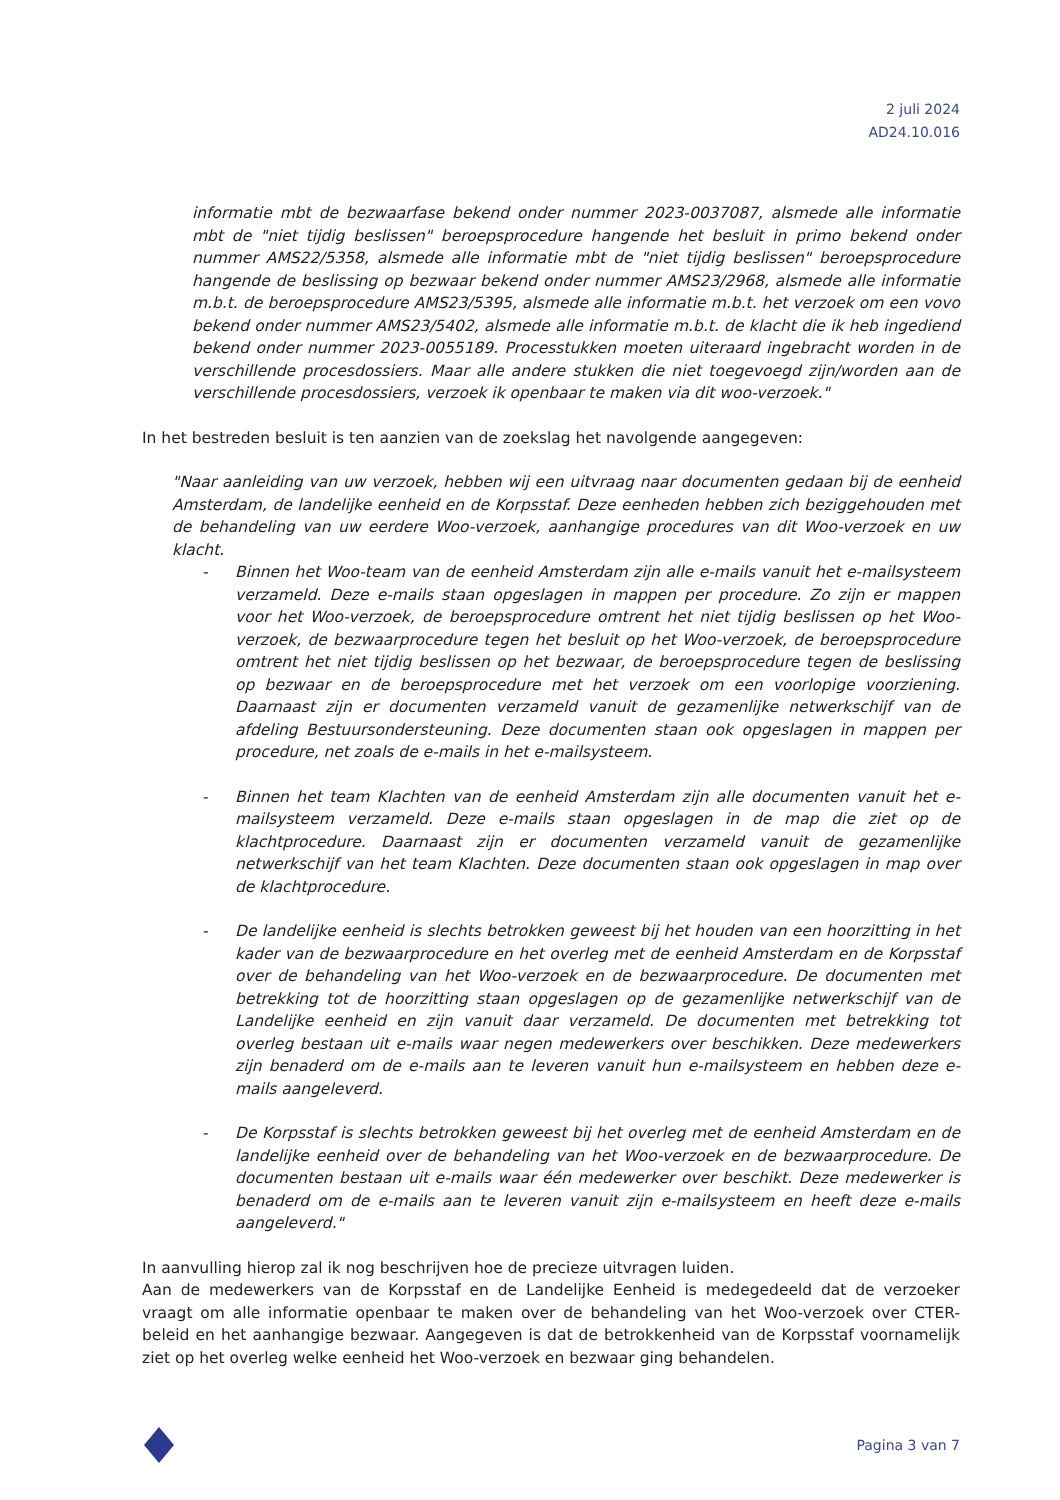2 juli 2024
AD24.10.016
informatie mbt de bezwaarfase bekend onder nummer 2023-0037087, alsmede alle informatie mbt de "niet tijdig beslissen" beroepsprocedure hangende het besluit in primo bekend onder nummer AMS22/5358, alsmede alle informatie mbt de "niet tijdig beslissen" beroepsprocedure hangende de beslissing op bezwaar bekend onder nummer AMS23/2968, alsmede alle informatie m.b.t. de beroepsprocedure AMS23/5395, alsmede alle informatie m.b.t. het verzoek om een vovo bekend onder nummer AMS23/5402, alsmede alle informatie m.b.t. de klacht die ik heb ingediend bekend onder nummer 2023-0055189. Processtukken moeten uiteraard ingebracht worden in de verschillende procesdossiers. Maar alle andere stukken die niet toegevoegd zijn/worden aan de verschillende procesdossiers, verzoek ik openbaar te maken via dit woo-verzoek."
In het bestreden besluit is ten aanzien van de zoekslag het navolgende aangegeven:
"Naar aanleiding van uw verzoek, hebben wij een uitvraag naar documenten gedaan bij de eenheid Amsterdam, de landelijke eenheid en de Korpsstaf. Deze eenheden hebben zich beziggehouden met de behandeling van uw eerdere Woo-verzoek, aanhangige procedures van dit Woo-verzoek en uw klacht.
- Binnen het Woo-team van de eenheid Amsterdam zijn alle e-mails vanuit het e-mailsysteem verzameld. Deze e-mails staan opgeslagen in mappen per procedure. Zo zijn er mappen voor het Woo-verzoek, de beroepsprocedure omtrent het niet tijdig beslissen op het Woo-verzoek, de bezwaarprocedure tegen het besluit op het Woo-verzoek, de beroepsprocedure omtrent het niet tijdig beslissen op het bezwaar, de beroepsprocedure tegen de beslissing op bezwaar en de beroepsprocedure met het verzoek om een voorlopige voorziening. Daarnaast zijn er documenten verzameld vanuit de gezamenlijke netwerkschijf van de afdeling Bestuursondersteuning. Deze documenten staan ook opgeslagen in mappen per procedure, net zoals de e-mails in het e-mailsysteem.
- Binnen het team Klachten van de eenheid Amsterdam zijn alle documenten vanuit het e-mailsysteem verzameld. Deze e-mails staan opgeslagen in de map die ziet op de klachtprocedure. Daarnaast zijn er documenten verzameld vanuit de gezamenlijke netwerkschijf van het team Klachten. Deze documenten staan ook opgeslagen in map over de klachtprocedure.
- De landelijke eenheid is slechts betrokken geweest bij het houden van een hoorzitting in het kader van de bezwaarprocedure en het overleg met de eenheid Amsterdam en de Korpsstaf over de behandeling van het Woo-verzoek en de bezwaarprocedure. De documenten met betrekking tot de hoorzitting staan opgeslagen op de gezamenlijke netwerkschijf van de Landelijke eenheid en zijn vanuit daar verzameld. De documenten met betrekking tot overleg bestaan uit e-mails waar negen medewerkers over beschikken. Deze medewerkers zijn benaderd om de e-mails aan te leveren vanuit hun e-mailsysteem en hebben deze e-mails aangeleverd.
- De Korpsstaf is slechts betrokken geweest bij het overleg met de eenheid Amsterdam en de landelijke eenheid over de behandeling van het Woo-verzoek en de bezwaarprocedure. De documenten bestaan uit e-mails waar één medewerker over beschikt. Deze medewerker is benaderd om de e-mails aan te leveren vanuit zijn e-mailsysteem en heeft deze e-mails aangeleverd."
In aanvulling hierop zal ik nog beschrijven hoe de precieze uitvragen luiden.
Aan de medewerkers van de Korpsstaf en de Landelijke Eenheid is medegedeeld dat de verzoeker vraagt om alle informatie openbaar te maken over de behandeling van het Woo-verzoek over CTER-beleid en het aanhangige bezwaar. Aangegeven is dat de betrokkenheid van de Korpsstaf voornamelijk ziet op het overleg welke eenheid het Woo-verzoek en bezwaar ging behandelen.
Pagina 3 van 7